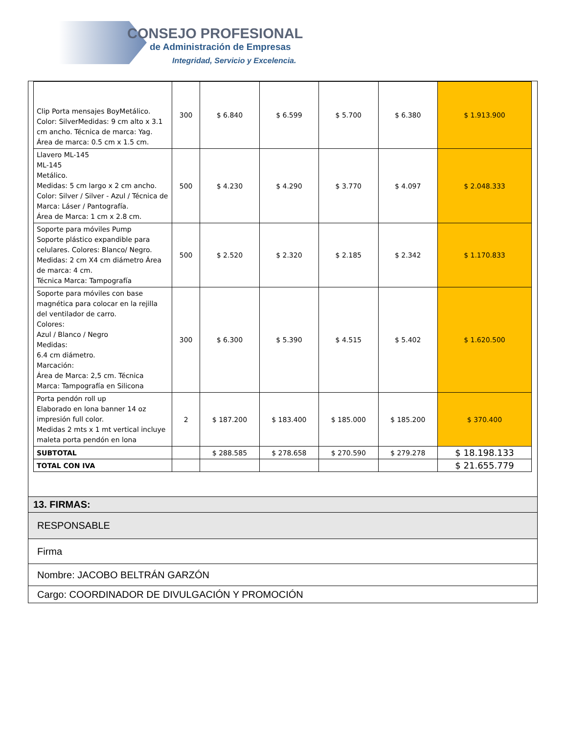CONSEJO PROFESIONAL
de Administración de Empresas
Integridad, Servicio y Excelencia.
| Clip Porta mensajes BoyMetálico. Color: SilverMedidas: 9 cm alto x 3.1 cm ancho. Técnica de marca: Yag. Área de marca: 0.5 cm x 1.5 cm. | 300 | $ 6.840 | $ 6.599 | $ 5.700 | $ 6.380 | $ 1.913.900 |
| Llavero ML-145 ML-145 Metálico. Medidas: 5 cm largo x 2 cm ancho. Color: Silver / Silver - Azul / Técnica de Marca: Láser / Pantografía. Área de Marca: 1 cm x 2.8 cm. | 500 | $ 4.230 | $ 4.290 | $ 3.770 | $ 4.097 | $ 2.048.333 |
| Soporte para móviles Pump Soporte plástico expandible para celulares. Colores: Blanco/ Negro. Medidas: 2 cm X4 cm diámetro Área de marca: 4 cm. Técnica Marca: Tampografía | 500 | $ 2.520 | $ 2.320 | $ 2.185 | $ 2.342 | $ 1.170.833 |
| Soporte para móviles con base magnética para colocar en la rejilla del ventilador de carro. Colores: Azul / Blanco / Negro Medidas: 6.4 cm diámetro. Marcación: Área de Marca: 2,5 cm. Técnica Marca: Tampografía en Silicona | 300 | $ 6.300 | $ 5.390 | $ 4.515 | $ 5.402 | $ 1.620.500 |
| Porta pendón roll up Elaborado en lona banner 14 oz impresión full color. Medidas 2 mts x 1 mt vertical incluye maleta porta pendón en lona | 2 | $ 187.200 | $ 183.400 | $ 185.000 | $ 185.200 | $ 370.400 |
| SUBTOTAL | | $ 288.585 | $ 278.658 | $ 270.590 | $ 279.278 | $ 18.198.133 |
| TOTAL CON IVA | | | | | | $ 21.655.779 |
13. FIRMAS:
RESPONSABLE
Firma
Nombre: JACOBO BELTRÁN GARZÓN
Cargo: COORDINADOR DE DIVULGACIÓN Y PROMOCIÓN